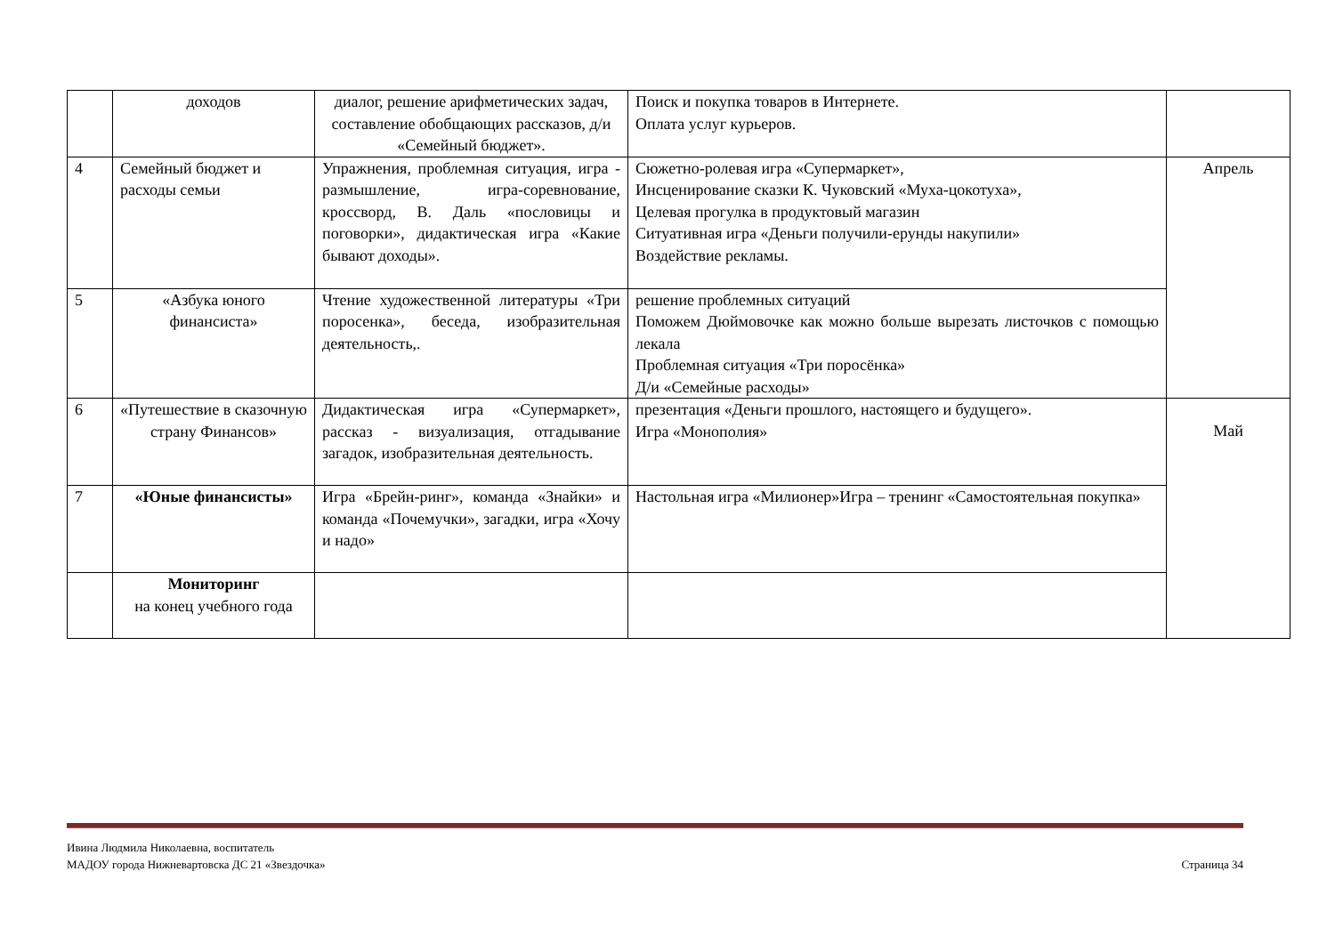| | доходов | диалог, решение арифметических задач, составление обобщающих рассказов, д/и «Семейный бюджет». | Поиск и покупка товаров в Интернете. Оплата услуг курьеров. | |
| 4 | Семейный бюджет и расходы семьи | Упражнения, проблемная ситуация, игра - размышление, игра-соревнование, кроссворд, В. Даль «пословицы и поговорки», дидактическая игра «Какие бывают доходы». | Сюжетно-ролевая игра «Супермаркет», Инсценирование сказки К. Чуковский «Муха-цокотуха», Целевая прогулка в продуктовый магазин Ситуативная игра «Деньги получили-ерунды накупили» Воздействие рекламы. | Апрель |
| 5 | «Азбука юного финансиста» | Чтение художественной литературы «Три поросенка», беседа, изобразительная деятельность,. | решение проблемных ситуаций Поможем Дюймовочке как можно больше вырезать листочков с помощью лекала Проблемная ситуация «Три поросёнка» Д/и «Семейные расходы» | |
| 6 | «Путешествие в сказочную страну Финансов» | Дидактическая игра «Супермаркет», рассказ - визуализация, отгадывание загадок, изобразительная деятельность. | презентация «Деньги прошлого, настоящего и будущего». Игра «Монополия» | Май |
| 7 | «Юные финансисты» | Игра «Брейн-ринг», команда «Знайки» и команда «Почемучки», загадки, игра «Хочу и надо» | Настольная игра «Милионер»Игра – тренинг «Самостоятельная покупка» | |
| | Мониторинг на конец учебного года | | | |
Ивина Людмила Николаевна, воспитатель
МАДОУ города Нижневартовска ДС 21 «Звездочка»
Страница 34